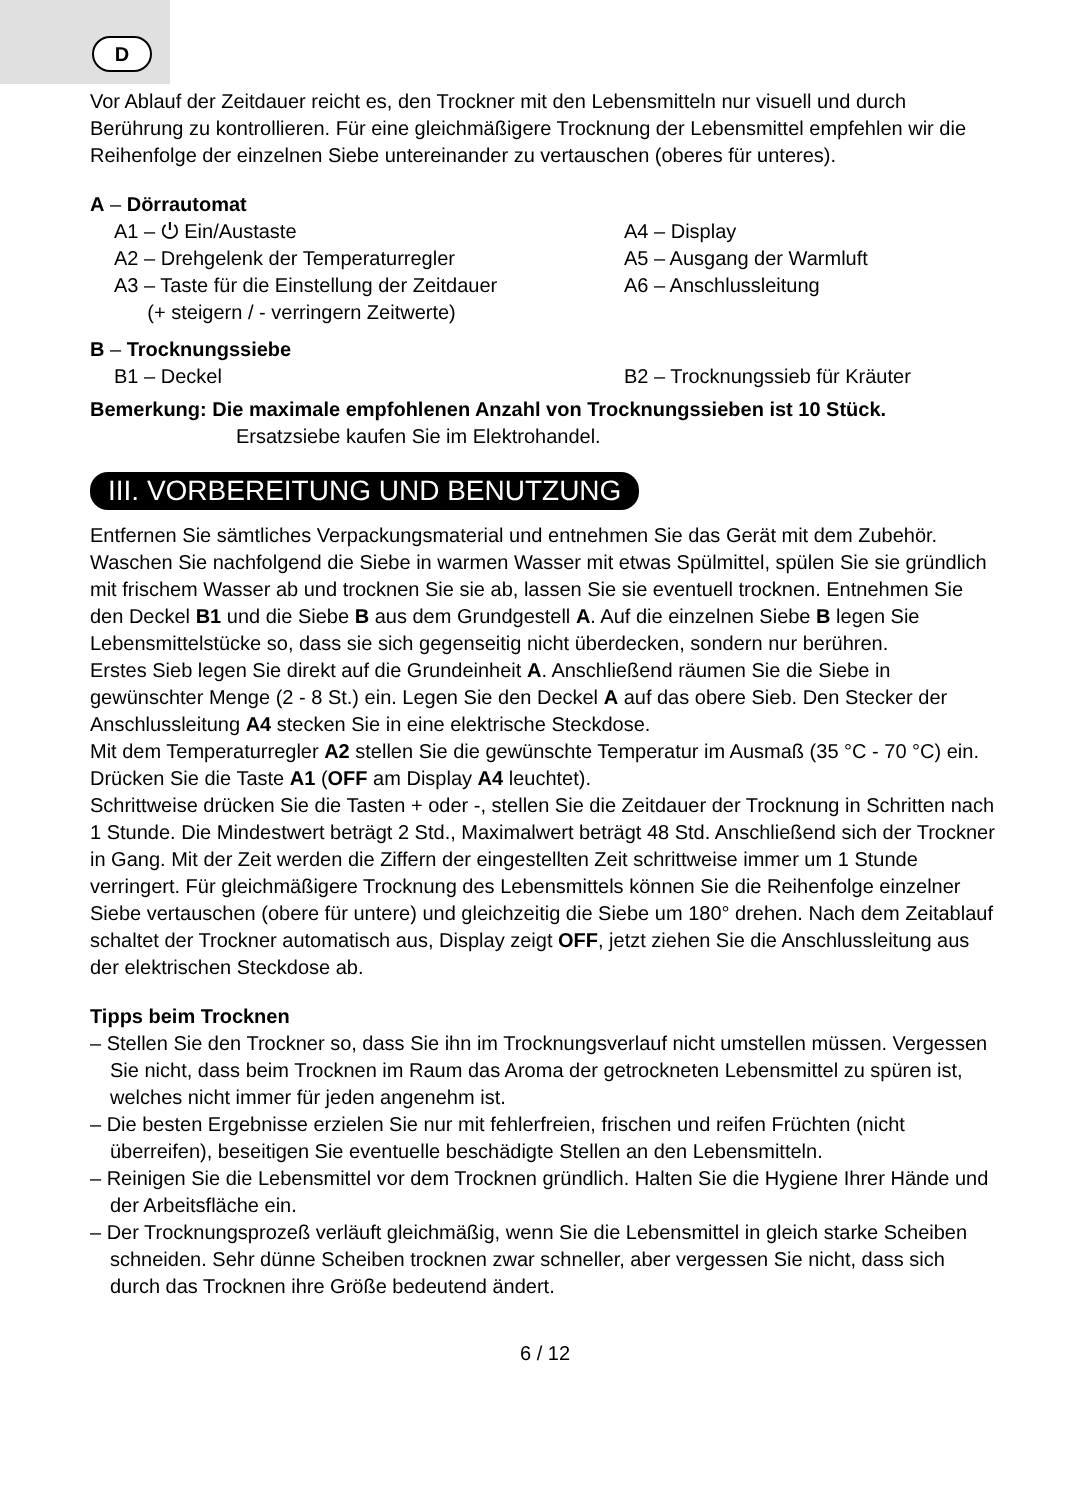D
Vor Ablauf der Zeitdauer reicht es, den Trockner mit den Lebensmitteln nur visuell und durch Berührung zu kontrollieren. Für eine gleichmäßigere Trocknung der Lebensmittel empfehlen wir die Reihenfolge der einzelnen Siebe untereinander zu vertauschen (oberes für unteres).
A – Dörrautomat
A1 – ⏻ Ein/Austaste A4 – Display
A2 – Drehgelenk der Temperaturregler A5 – Ausgang der Warmluft
A3 – Taste für die Einstellung der Zeitdauer
(+ steigern / - verringern Zeitwerte)
A6 – Anschlussleitung
B – Trocknungssiebe
B1 – Deckel B2 – Trocknungssieb für Kräuter
Bemerkung: Die maximale empfohlenen Anzahl von Trocknungssieben ist 10 Stück.
Ersatzsiebe kaufen Sie im Elektrohandel.
III. VORBEREITUNG UND BENUTZUNG
Entfernen Sie sämtliches Verpackungsmaterial und entnehmen Sie das Gerät mit dem Zubehör. Waschen Sie nachfolgend die Siebe in warmen Wasser mit etwas Spülmittel, spülen Sie sie gründlich mit frischem Wasser ab und trocknen Sie sie ab, lassen Sie sie eventuell trocknen. Entnehmen Sie den Deckel B1 und die Siebe B aus dem Grundgestell A. Auf die einzelnen Siebe B legen Sie Lebensmittelstücke so, dass sie sich gegenseitig nicht überdecken, sondern nur berühren.
Erstes Sieb legen Sie direkt auf die Grundeinheit A. Anschließend räumen Sie die Siebe in gewünschter Menge (2 - 8 St.) ein. Legen Sie den Deckel A auf das obere Sieb. Den Stecker der Anschlussleitung A4 stecken Sie in eine elektrische Steckdose.
Mit dem Temperaturregler A2 stellen Sie die gewünschte Temperatur im Ausmaß (35 °C - 70 °C) ein. Drücken Sie die Taste A1 (OFF am Display A4 leuchtet).
Schrittweise drücken Sie die Tasten + oder -, stellen Sie die Zeitdauer der Trocknung in Schritten nach 1 Stunde. Die Mindestwert beträgt 2 Std., Maximalwert beträgt 48 Std. Anschließend sich der Trockner in Gang. Mit der Zeit werden die Ziffern der eingestellten Zeit schrittweise immer um 1 Stunde verringert. Für gleichmäßigere Trocknung des Lebensmittels können Sie die Reihenfolge einzelner Siebe vertauschen (obere für untere) und gleichzeitig die Siebe um 180° drehen. Nach dem Zeitablauf schaltet der Trockner automatisch aus, Display zeigt OFF, jetzt ziehen Sie die Anschlussleitung aus der elektrischen Steckdose ab.
Tipps beim Trocknen
– Stellen Sie den Trockner so, dass Sie ihn im Trocknungsverlauf nicht umstellen müssen. Vergessen Sie nicht, dass beim Trocknen im Raum das Aroma der getrockneten Lebensmittel zu spüren ist, welches nicht immer für jeden angenehm ist.
– Die besten Ergebnisse erzielen Sie nur mit fehlerfreien, frischen und reifen Früchten (nicht überreifen), beseitigen Sie eventuelle beschädigte Stellen an den Lebensmitteln.
– Reinigen Sie die Lebensmittel vor dem Trocknen gründlich. Halten Sie die Hygiene Ihrer Hände und der Arbeitsfläche ein.
– Der Trocknungsprozeß verläuft gleichmäßig, wenn Sie die Lebensmittel in gleich starke Scheiben schneiden. Sehr dünne Scheiben trocknen zwar schneller, aber vergessen Sie nicht, dass sich durch das Trocknen ihre Größe bedeutend ändert.
6 / 12